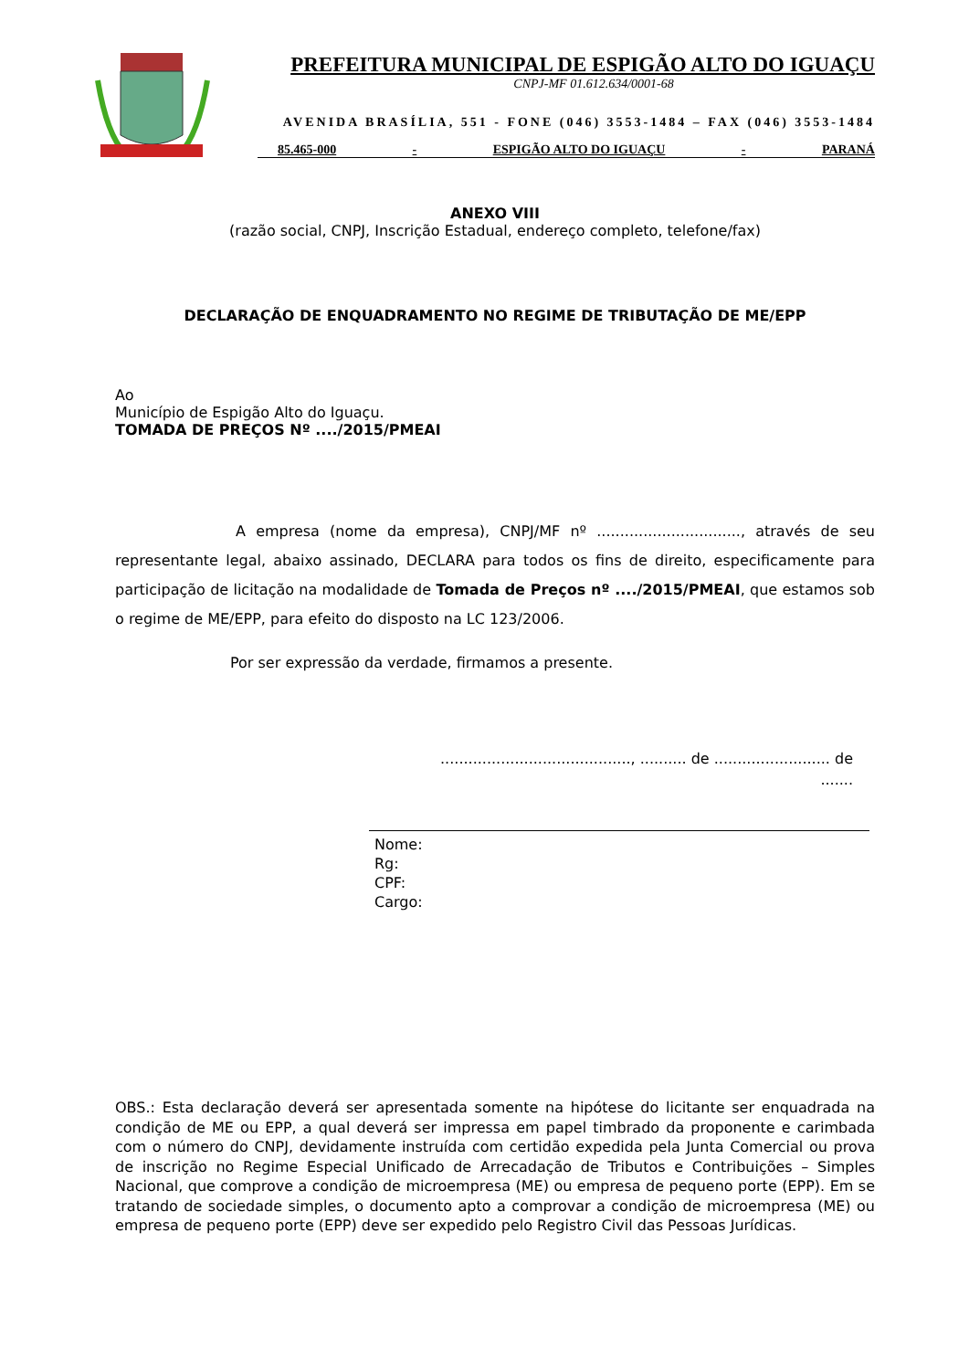PREFEITURA MUNICIPAL DE ESPIGÃO ALTO DO IGUAÇU
CNPJ-MF 01.612.634/0001-68
AVENIDA BRASÍLIA, 551 - FONE (046) 3553-1484 – FAX (046) 3553-1484
85.465-000 - ESPIGÃO ALTO DO IGUAÇU - PARANÁ
ANEXO VIII
(razão social, CNPJ, Inscrição Estadual, endereço completo, telefone/fax)
DECLARAÇÃO DE ENQUADRAMENTO NO REGIME DE TRIBUTAÇÃO DE ME/EPP
Ao
Município de Espigão Alto do Iguaçu.
TOMADA DE PREÇOS Nº ..../2015/PMEAI
A empresa (nome da empresa), CNPJ/MF nº ..............................., através de seu representante legal, abaixo assinado, DECLARA para todos os fins de direito, especificamente para participação de licitação na modalidade de Tomada de Preços nº ..../2015/PMEAI, que estamos sob o regime de ME/EPP, para efeito do disposto na LC 123/2006.
Por ser expressão da verdade, firmamos a presente.
........................................., .......... de ......................... de .......
Nome:
Rg:
CPF:
Cargo:
OBS.: Esta declaração deverá ser apresentada somente na hipótese do licitante ser enquadrada na condição de ME ou EPP, a qual deverá ser impressa em papel timbrado da proponente e carimbada com o número do CNPJ, devidamente instruída com certidão expedida pela Junta Comercial ou prova de inscrição no Regime Especial Unificado de Arrecadação de Tributos e Contribuições – Simples Nacional, que comprove a condição de microempresa (ME) ou empresa de pequeno porte (EPP). Em se tratando de sociedade simples, o documento apto a comprovar a condição de microempresa (ME) ou empresa de pequeno porte (EPP) deve ser expedido pelo Registro Civil das Pessoas Jurídicas.